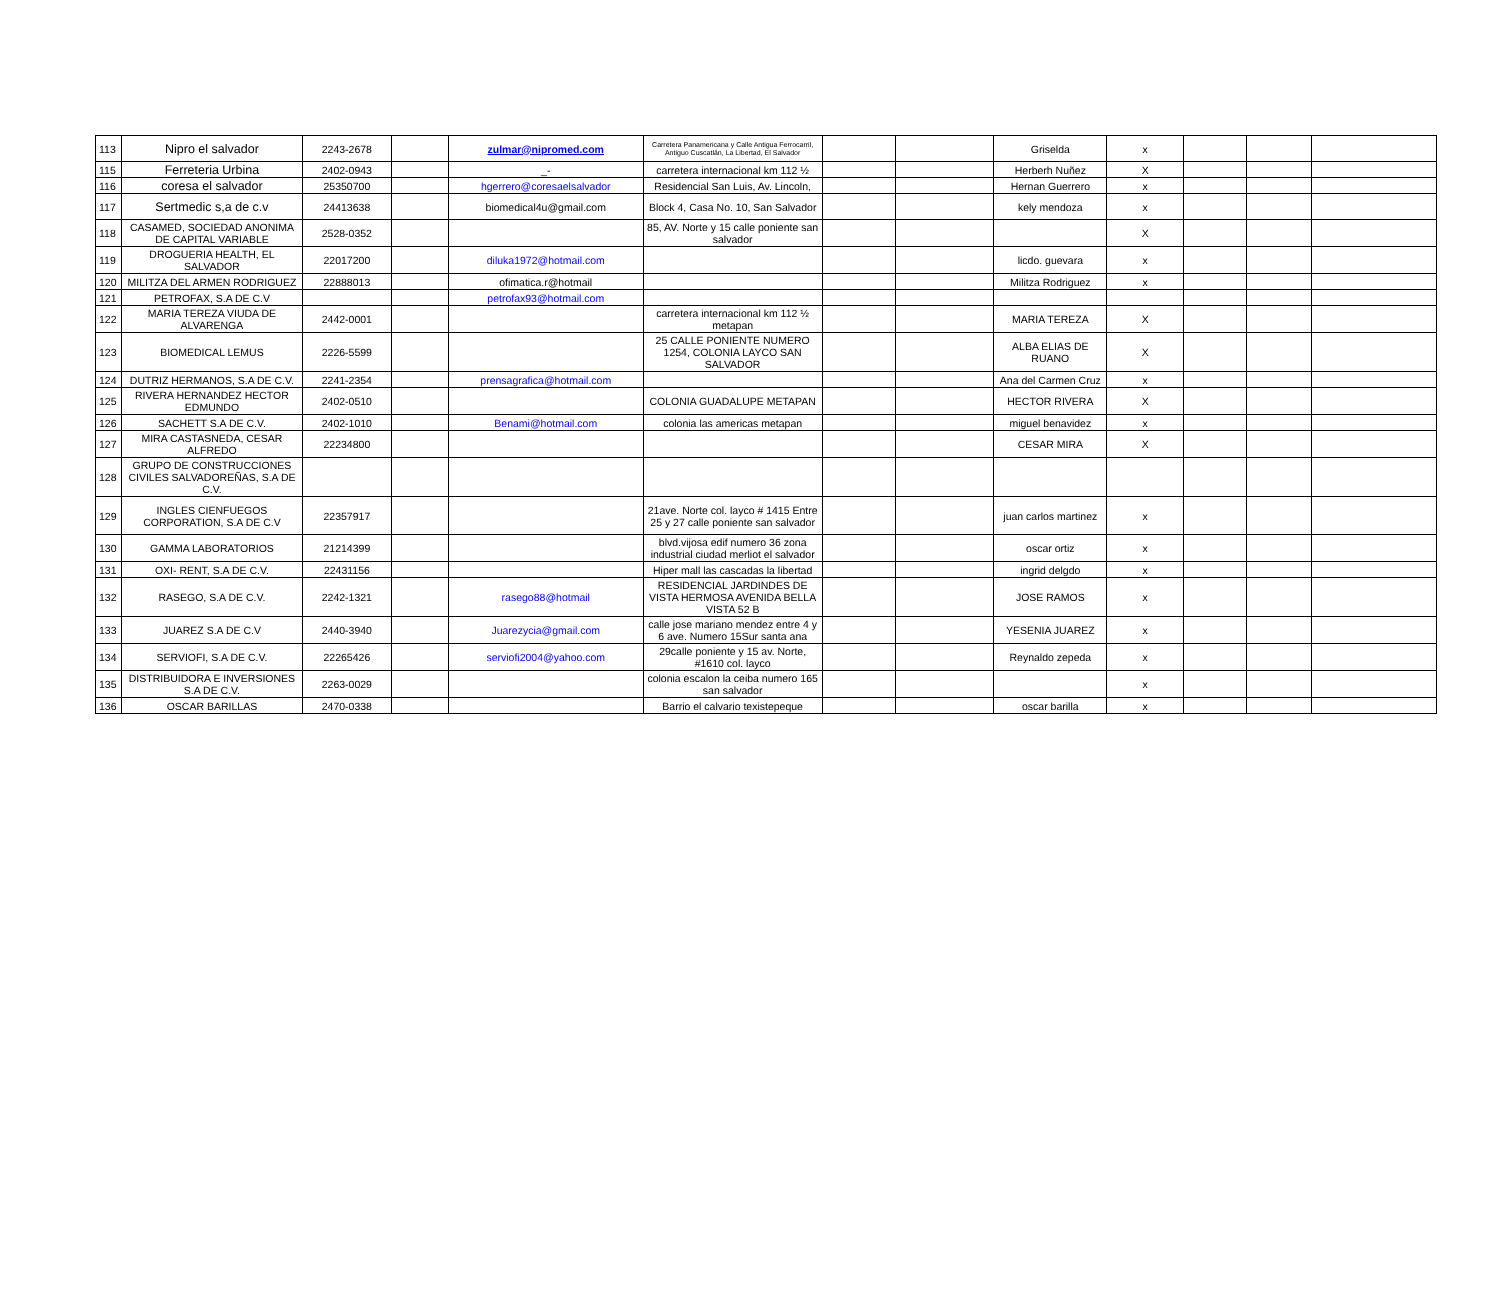| 113 | Nipro el salvador | 2243-2678 | | zulmar@nipromed.com | Carretera Panamericana y Calle Antigua Ferrocarril, Antiguo Cuscatlán, La Libertad, El Salvador | | | Griselda | x | | | |
| 115 | Ferreteria Urbina | 2402-0943 | | _- | carretera internacional km 112 ½ | | | Herberh Nuñez | X | | | |
| 116 | coresa el salvador | 25350700 | | hgerrero@coresaelsalvador | Residencial San Luis, Av. Lincoln, | | | Hernan Guerrero | x | | | |
| 117 | Sertmedic s,a de c.v | 24413638 | | biomedical4u@gmail.com | Block 4, Casa No. 10, San Salvador | | | kely mendoza | x | | | |
| 118 | CASAMED, SOCIEDAD ANONIMA DE CAPITAL VARIABLE | 2528-0352 | | | 85, AV. Norte y 15 calle poniente san salvador | | | | X | | | |
| 119 | DROGUERIA HEALTH, EL SALVADOR | 22017200 | | diluka1972@hotmail.com | | | | licdo. guevara | x | | | |
| 120 | MILITZA DEL ARMEN RODRIGUEZ | 22888013 | | ofimatica.r@hotmail | | | | Militza Rodriguez | x | | | |
| 121 | PETROFAX, S.A DE C.V | | | petrofax93@hotmail.com | | | | | | | | |
| 122 | MARIA TEREZA VIUDA DE ALVARENGA | 2442-0001 | | | carretera internacional km 112 ½ metapan | | | MARIA TEREZA | X | | | |
| 123 | BIOMEDICAL LEMUS | 2226-5599 | | | 25 CALLE PONIENTE NUMERO 1254, COLONIA LAYCO SAN SALVADOR | | | ALBA ELIAS DE RUANO | X | | | |
| 124 | DUTRIZ HERMANOS, S.A DE C.V. | 2241-2354 | | prensagrafica@hotmail.com | | | | Ana del Carmen Cruz | x | | | |
| 125 | RIVERA HERNANDEZ HECTOR EDMUNDO | 2402-0510 | | | COLONIA GUADALUPE METAPAN | | | HECTOR RIVERA | X | | | |
| 126 | SACHETT S.A DE C.V. | 2402-1010 | | Benami@hotmail.com | colonia las americas metapan | | | miguel benavidez | x | | | |
| 127 | MIRA CASTASNEDA, CESAR ALFREDO | 22234800 | | | | | | CESAR MIRA | X | | | |
| 128 | GRUPO DE CONSTRUCCIONES CIVILES SALVADOREÑAS, S.A DE C.V. | | | | | | | | | | | |
| 129 | INGLES CIENFUEGOS CORPORATION, S.A DE C.V | 22357917 | | | 21ave. Norte col. layco # 1415 Entre 25 y 27 calle poniente san salvador | | | juan carlos martinez | x | | | |
| 130 | GAMMA LABORATORIOS | 21214399 | | | blvd.vijosa edif numero 36 zona industrial ciudad merliot el salvador | | | oscar ortiz | x | | | |
| 131 | OXI- RENT, S.A DE C.V. | 22431156 | | | Hiper mall las cascadas la libertad | | | ingrid delgdo | x | | | |
| 132 | RASEGO, S.A DE C.V. | 2242-1321 | | rasego88@hotmail | RESIDENCIAL JARDINDES DE VISTA HERMOSA AVENIDA BELLA VISTA 52 B | | | JOSE RAMOS | x | | | |
| 133 | JUAREZ S.A DE C.V | 2440-3940 | | Juarezycia@gmail.com | calle jose mariano mendez entre 4 y 6 ave. Numero 15Sur santa ana | | | YESENIA JUAREZ | x | | | |
| 134 | SERVIOFI, S.A DE C.V. | 22265426 | | serviofi2004@yahoo.com | 29calle poniente y 15 av. Norte, #1610 col. layco | | | Reynaldo zepeda | x | | | |
| 135 | DISTRIBUIDORA E INVERSIONES S.A DE C.V. | 2263-0029 | | | colonia escalon la ceiba numero 165 san salvador | | | | x | | | |
| 136 | OSCAR BARILLAS | 2470-0338 | | | Barrio el calvario texistepeque | | | oscar barilla | x | | | |